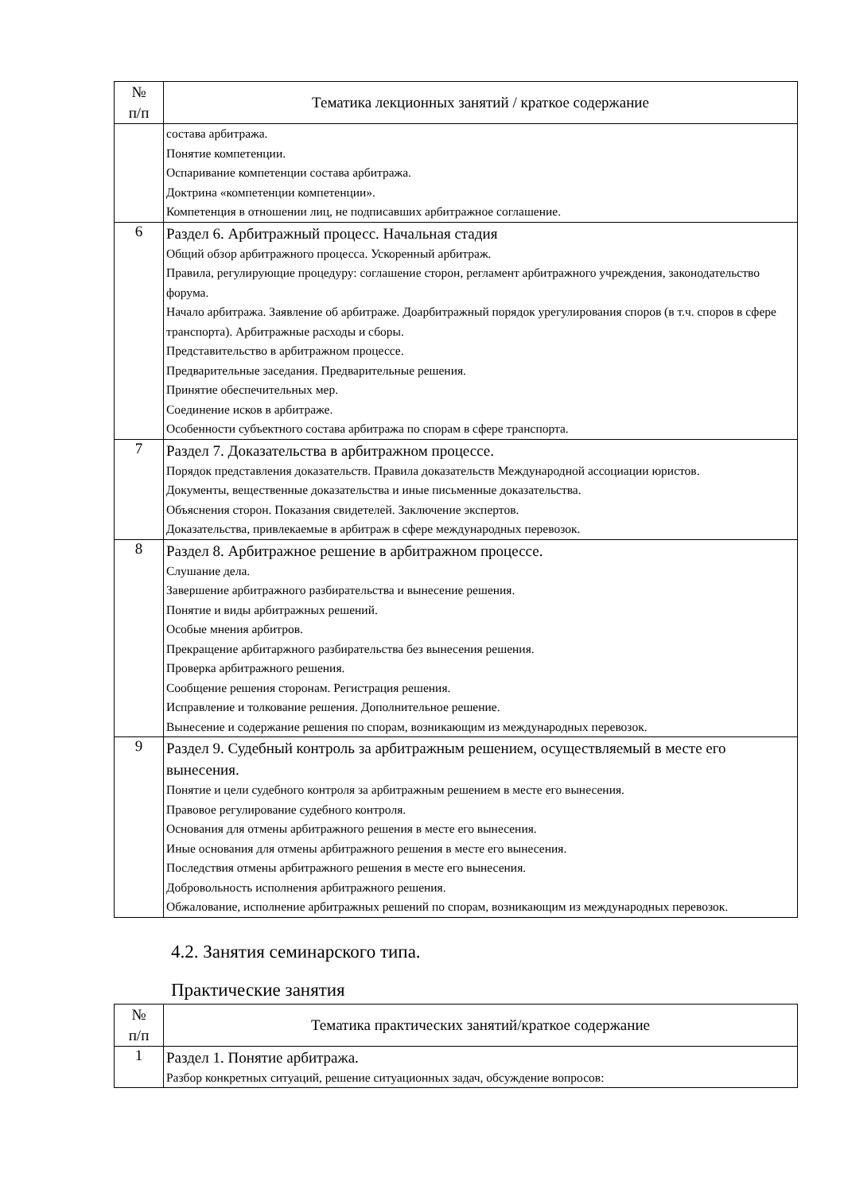| № п/п | Тематика лекционных занятий / краткое содержание |
| --- | --- |
| | состава арбитража. Понятие компетенции. Оспаривание компетенции состава арбитража. Доктрина «компетенции компетенции». Компетенция в отношении лиц, не подписавших арбитражное соглашение. |
| 6 | Раздел 6. Арбитражный процесс. Начальная стадия Общий обзор арбитражного процесса. Ускоренный арбитраж. Правила, регулирующие процедуру: соглашение сторон, регламент арбитражного учреждения, законодательство форума. Начало арбитража. Заявление об арбитраже. Доарбитражный порядок урегулирования споров (в т.ч. споров в сфере транспорта). Арбитражные расходы и сборы. Представительство в арбитражном процессе. Предварительные заседания. Предварительные решения. Принятие обеспечительных мер. Соединение исков в арбитраже. Особенности субъектного состава арбитража по спорам в сфере транспорта. |
| 7 | Раздел 7. Доказательства в арбитражном процессе. Порядок представления доказательств. Правила доказательств Международной ассоциации юристов. Документы, вещественные доказательства и иные письменные доказательства. Объяснения сторон. Показания свидетелей. Заключение экспертов. Доказательства, привлекаемые в арбитраж в сфере международных перевозок. |
| 8 | Раздел 8. Арбитражное решение в арбитражном процессе. Слушание дела. Завершение арбитражного разбирательства и вынесение решения. Понятие и виды арбитражных решений. Особые мнения арбитров. Прекращение арбитаржного разбирательства без вынесения решения. Проверка арбитражного решения. Сообщение решения сторонам. Регистрация решения. Исправление и толкование решения. Дополнительное решение. Вынесение и содержание решения по спорам, возникающим из международных перевозок. |
| 9 | Раздел 9. Судебный контроль за арбитражным решением, осуществляемый в месте его вынесения. Понятие и цели судебного контроля за арбитражным решением в месте его вынесения. Правовое регулирование судебного контроля. Основания для отмены арбитражного решения в месте его вынесения. Иные основания для отмены арбитражного решения в месте его вынесения. Последствия отмены арбитражного решения в месте его вынесения. Добровольность исполнения арбитражного решения. Обжалование, исполнение арбитражных решений по спорам, возникающим из международных перевозок. |
4.2. Занятия семинарского типа.
Практические занятия
| № п/п | Тематика практических занятий/краткое содержание |
| --- | --- |
| 1 | Раздел 1. Понятие арбитража. Разбор конкретных ситуаций, решение ситуационных задач, обсуждение вопросов: |